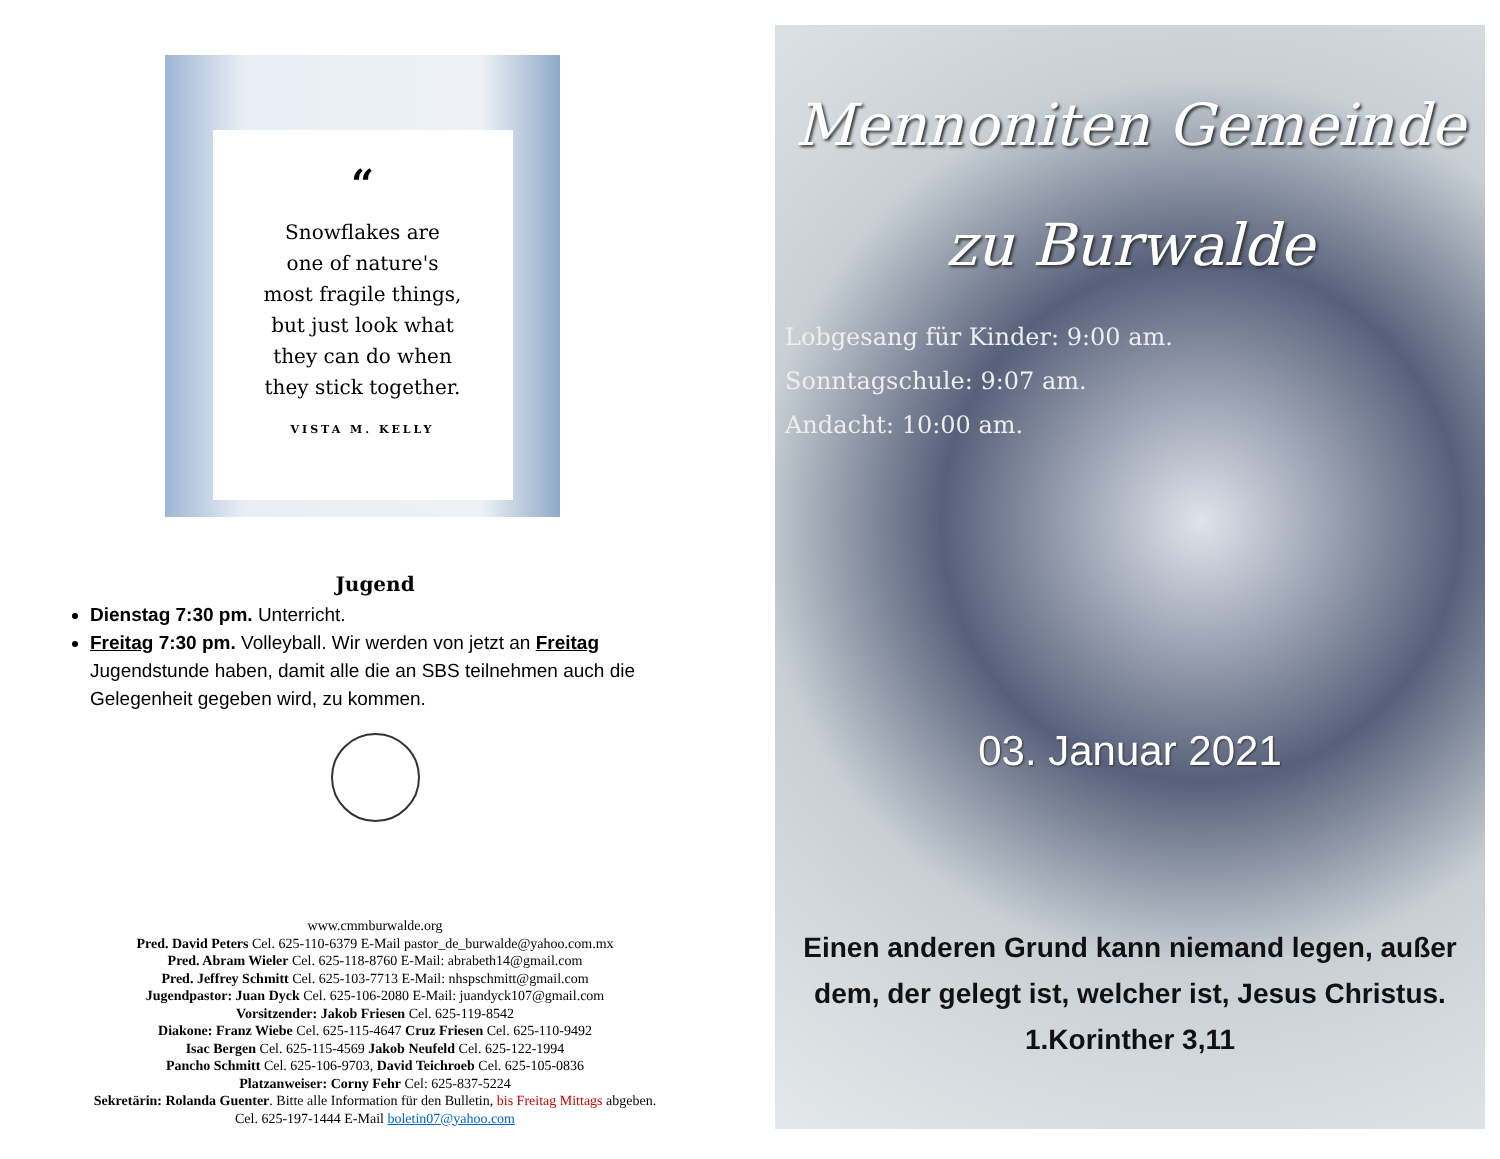“
Snowflakes are
one of nature's
most fragile things,
but just look what
they can do when
they stick together.
VISTA M. KELLY
Jugend
Dienstag 7:30 pm. Unterricht.
Freitag 7:30 pm. Volleyball. Wir werden von jetzt an Freitag Jugendstunde haben, damit alle die an SBS teilnehmen auch die Gelegenheit gegeben wird, zu kommen.
www.cmmburwalde.org
Pred. David Peters Cel. 625-110-6379 E-Mail pastor_de_burwalde@yahoo.com.mx
Pred. Abram Wieler Cel. 625-118-8760 E-Mail: abrabeth14@gmail.com
Pred. Jeffrey Schmitt Cel. 625-103-7713 E-Mail: nhspschmitt@gmail.com
Jugendpastor: Juan Dyck Cel. 625-106-2080 E-Mail: juandyck107@gmail.com
Vorsitzender: Jakob Friesen Cel. 625-119-8542
Diakone: Franz Wiebe Cel. 625-115-4647 Cruz Friesen Cel. 625-110-9492
Isac Bergen Cel. 625-115-4569 Jakob Neufeld Cel. 625-122-1994
Pancho Schmitt Cel. 625-106-9703, David Teichroeb Cel. 625-105-0836
Platzanweiser: Corny Fehr Cel: 625-837-5224
Sekretärin: Rolanda Guenter. Bitte alle Information für den Bulletin, bis Freitag Mittags abgeben.
Cel. 625-197-1444 E-Mail boletin07@yahoo.com
Mennoniten Gemeinde
zu Burwalde
Lobgesang für Kinder: 9:00 am.
Sonntagschule: 9:07 am.
Andacht: 10:00 am.
03. Januar 2021
Einen anderen Grund kann niemand legen, außer dem, der gelegt ist, welcher ist, Jesus Christus.
1.Korinther 3,11